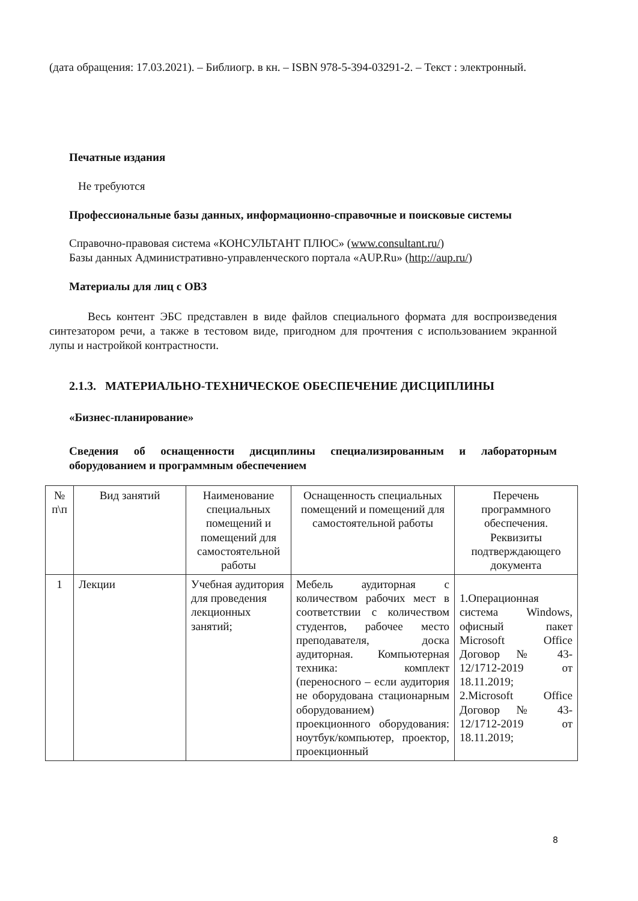(дата обращения: 17.03.2021). – Библиогр. в кн. – ISBN 978-5-394-03291-2. – Текст : электронный.
Печатные издания
Не требуются
Профессиональные базы данных, информационно-справочные и поисковые системы
Справочно-правовая система «КОНСУЛЬТАНТ ПЛЮС» (www.consultant.ru/)
Базы данных Административно-управленческого портала «AUP.Ru» (http://aup.ru/)
Материалы для лиц с ОВЗ
Весь контент ЭБС представлен в виде файлов специального формата для воспроизведения синтезатором речи, а также в тестовом виде, пригодном для прочтения с использованием экранной лупы и настройкой контрастности.
2.1.3. МАТЕРИАЛЬНО-ТЕХНИЧЕСКОЕ ОБЕСПЕЧЕНИЕ ДИСЦИПЛИНЫ
«Бизнес-планирование»
Сведения об оснащенности дисциплины специализированным и лабораторным оборудованием и программным обеспечением
| № п\п | Вид занятий | Наименование специальных помещений и помещений для самостоятельной работы | Оснащенность специальных помещений и помещений для самостоятельной работы | Перечень программного обеспечения. Реквизиты подтверждающего документа |
| 1 | Лекции | Учебная аудитория для проведения лекционных занятий; | Мебель аудиторная с количеством рабочих мест в соответствии с количеством студентов, рабочее место преподавателя, доска аудиторная. Компьютерная техника: комплект (переносного – если аудитория не оборудована стационарным оборудованием) проекционного оборудования: ноутбук/компьютер, проектор, проекционный | 1.Операционная система Windows, офисный пакет Microsoft Office Договор № 43-12/1712-2019 от 18.11.2019; 2.Microsoft Office Договор № 43-12/1712-2019 от 18.11.2019; |
8